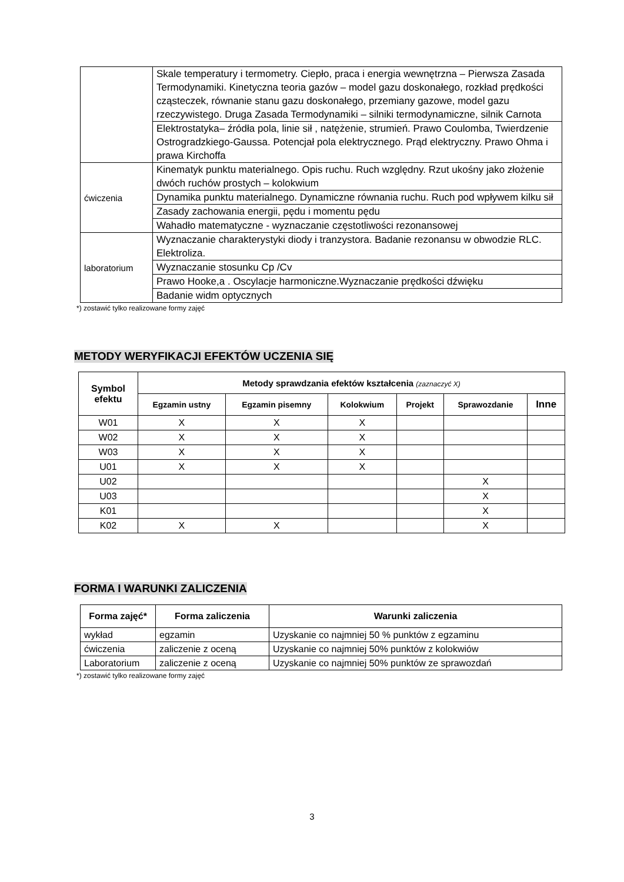| | Skale temperatury i termometry. Ciepło, praca i energia wewnętrzna – Pierwsza Zasada Termodynamiki. Kinetyczna teoria gazów – model gazu doskonałego, rozkład prędkości cząsteczek, równanie stanu gazu doskonałego, przemiany gazowe, model gazu rzeczywistego. Druga Zasada Termodynamiki – silniki termodynamiczne, silnik Carnota |
| | Elektrostatyka– źródła pola, linie sił , natężenie, strumień. Prawo Coulomba, Twierdzenie Ostrogradzkiego-Gaussa. Potencjał pola elektrycznego. Prąd elektryczny. Prawo Ohma i prawa Kirchoffa |
| ćwiczenia | Kinematyk punktu materialnego. Opis ruchu. Ruch względny. Rzut ukośny jako złożenie dwóch ruchów prostych – kolokwium |
| | Dynamika punktu materialnego. Dynamiczne równania ruchu. Ruch pod wpływem kilku sił |
| | Zasady zachowania energii, pędu i momentu pędu |
| | Wahadło matematyczne - wyznaczanie częstotliwości rezonansowej |
| laboratorium | Wyznaczanie charakterystyki diody i tranzystora. Badanie rezonansu w obwodzie RLC. Elektroliza. |
| | Wyznaczanie stosunku Cp /Cv |
| | Prawo Hooke,a . Oscylacje harmoniczne.Wyznaczanie prędkości dźwięku |
| | Badanie widm optycznych |
*) zostawić tylko realizowane formy zajęć
METODY WERYFIKACJI EFEKTÓW UCZENIA SIĘ
| Symbol efektu | Metody sprawdzania efektów kształcenia (zaznaczyć X) | | | | | |
| --- | --- | --- | --- | --- | --- | --- |
| | Egzamin ustny | Egzamin pisemny | Kolokwium | Projekt | Sprawozdanie | Inne |
| W01 | X | X | X | | | |
| W02 | X | X | X | | | |
| W03 | X | X | X | | | |
| U01 | X | X | X | | | |
| U02 | | | | | X | |
| U03 | | | | | X | |
| K01 | | | | | X | |
| K02 | X | X | | | X | |
FORMA I WARUNKI ZALICZENIA
| Forma zajęć* | Forma zaliczenia | Warunki zaliczenia |
| --- | --- | --- |
| wykład | egzamin | Uzyskanie co najmniej 50 % punktów z egzaminu |
| ćwiczenia | zaliczenie z oceną | Uzyskanie co najmniej 50% punktów z kolokwiów |
| Laboratorium | zaliczenie z oceną | Uzyskanie co najmniej 50% punktów ze sprawozdań |
*) zostawić tylko realizowane formy zajęć
3